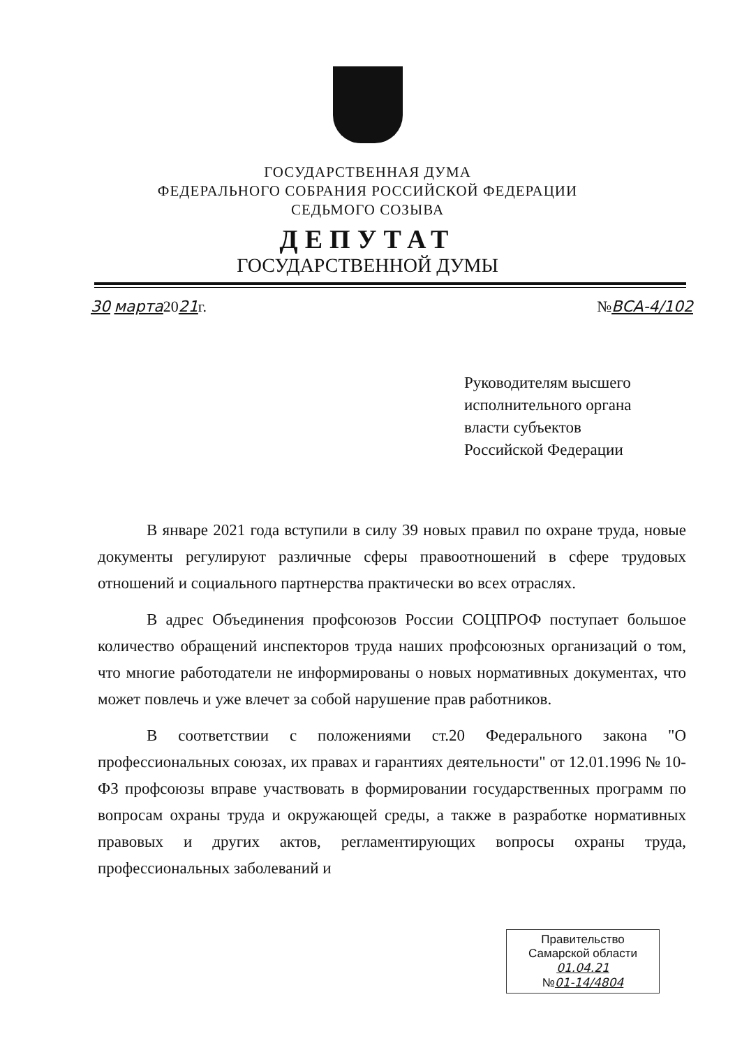ГОСУДАРСТВЕННАЯ ДУМА
ФЕДЕРАЛЬНОГО СОБРАНИЯ РОССИЙСКОЙ ФЕДЕРАЦИИ
СЕДЬМОГО СОЗЫВА
ДЕПУТАТ
ГОСУДАРСТВЕННОЙ ДУМЫ
30 марта2021г. №ВСА-4/102
Руководителям высшего
исполнительного органа
власти субъектов
Российской Федерации
В январе 2021 года вступили в силу 39 новых правил по охране труда, новые документы регулируют различные сферы правоотношений в сфере трудовых отношений и социального партнерства практически во всех отраслях.
В адрес Объединения профсоюзов России СОЦПРОФ поступает большое количество обращений инспекторов труда наших профсоюзных организаций о том, что многие работодатели не информированы о новых нормативных документах, что может повлечь и уже влечет за собой нарушение прав работников.
В соответствии с положениями ст.20 Федерального закона "О профессиональных союзах, их правах и гарантиях деятельности" от 12.01.1996 № 10-ФЗ профсоюзы вправе участвовать в формировании государственных программ по вопросам охраны труда и окружающей среды, а также в разработке нормативных правовых и других актов, регламентирующих вопросы охраны труда, профессиональных заболеваний и
Правительство
Самарской области
01.04.21
№01-14/4804